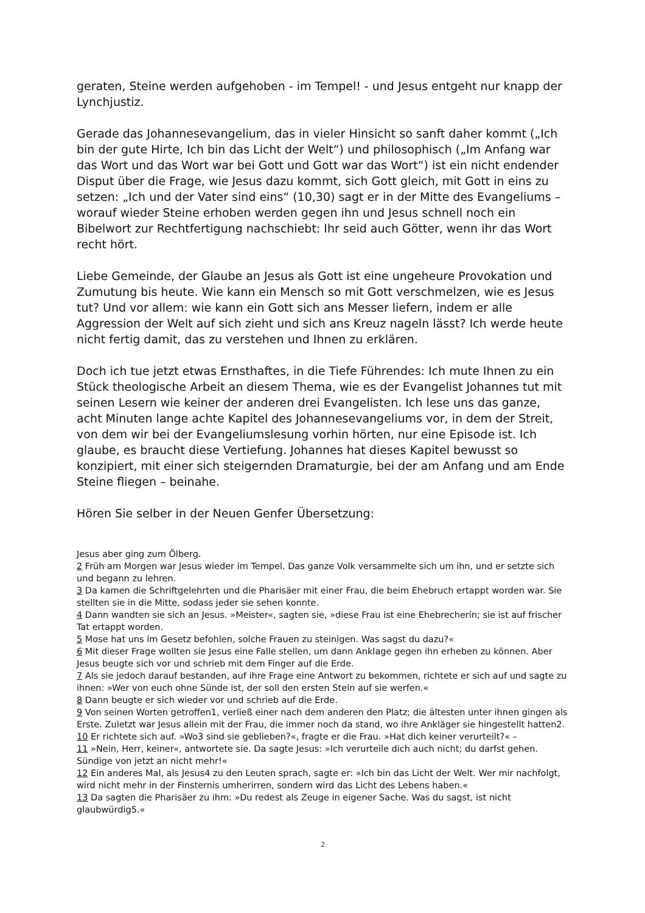geraten, Steine werden aufgehoben - im Tempel! - und Jesus entgeht nur knapp der Lynchjustiz.
Gerade das Johannesevangelium, das in vieler Hinsicht so sanft daher kommt („Ich bin der gute Hirte, Ich bin das Licht der Welt“) und philosophisch („Im Anfang war das Wort und das Wort war bei Gott und Gott war das Wort“) ist ein nicht endender Disput über die Frage, wie Jesus dazu kommt, sich Gott gleich, mit Gott in eins zu setzen: „Ich und der Vater sind eins“ (10,30) sagt er in der Mitte des Evangeliums – worauf wieder Steine erhoben werden gegen ihn und Jesus schnell noch ein Bibelwort zur Rechtfertigung nachschiebt: Ihr seid auch Götter, wenn ihr das Wort recht hört.
Liebe Gemeinde, der Glaube an Jesus als Gott ist eine ungeheure Provokation und Zumutung bis heute. Wie kann ein Mensch so mit Gott verschmelzen, wie es Jesus tut? Und vor allem: wie kann ein Gott sich ans Messer liefern, indem er alle Aggression der Welt auf sich zieht und sich ans Kreuz nageln lässt? Ich werde heute nicht fertig damit, das zu verstehen und Ihnen zu erklären.
Doch ich tue jetzt etwas Ernsthaftes, in die Tiefe Führendes: Ich mute Ihnen zu ein Stück theologische Arbeit an diesem Thema, wie es der Evangelist Johannes tut mit seinen Lesern wie keiner der anderen drei Evangelisten. Ich lese uns das ganze, acht Minuten lange achte Kapitel des Johannesevangeliums vor, in dem der Streit, von dem wir bei der Evangeliumslesung vorhin hörten, nur eine Episode ist. Ich glaube, es braucht diese Vertiefung. Johannes hat dieses Kapitel bewusst so konzipiert, mit einer sich steigernden Dramaturgie, bei der am Anfang und am Ende Steine fliegen – beinahe.
Hören Sie selber in der Neuen Genfer Übersetzung:
Jesus aber ging zum Ölberg.
2 Früh am Morgen war Jesus wieder im Tempel. Das ganze Volk versammelte sich um ihn, und er setzte sich und begann zu lehren.
3 Da kamen die Schriftgelehrten und die Pharisäer mit einer Frau, die beim Ehebruch ertappt worden war. Sie stellten sie in die Mitte, sodass jeder sie sehen konnte.
4 Dann wandten sie sich an Jesus. »Meister«, sagten sie, »diese Frau ist eine Ehebrecherin; sie ist auf frischer Tat ertappt worden.
5 Mose hat uns im Gesetz befohlen, solche Frauen zu steinigen. Was sagst du dazu?«
6 Mit dieser Frage wollten sie Jesus eine Falle stellen, um dann Anklage gegen ihn erheben zu können. Aber Jesus beugte sich vor und schrieb mit dem Finger auf die Erde.
7 Als sie jedoch darauf bestanden, auf ihre Frage eine Antwort zu bekommen, richtete er sich auf und sagte zu ihnen: »Wer von euch ohne Sünde ist, der soll den ersten Stein auf sie werfen.«
8 Dann beugte er sich wieder vor und schrieb auf die Erde.
9 Von seinen Worten getroffen1, verließ einer nach dem anderen den Platz; die ältesten unter ihnen gingen als Erste. Zuletzt war Jesus allein mit der Frau, die immer noch da stand, wo ihre Ankläger sie hingestellt hatten2.
10 Er richtete sich auf. »Wo3 sind sie geblieben?«, fragte er die Frau. »Hat dich keiner verurteilt?« –
11 »Nein, Herr, keiner«, antwortete sie. Da sagte Jesus: »Ich verurteile dich auch nicht; du darfst gehen. Sündige von jetzt an nicht mehr!«
12 Ein anderes Mal, als Jesus4 zu den Leuten sprach, sagte er: »Ich bin das Licht der Welt. Wer mir nachfolgt, wird nicht mehr in der Finsternis umherirren, sondern wird das Licht des Lebens haben.«
13 Da sagten die Pharisäer zu ihm: »Du redest als Zeuge in eigener Sache. Was du sagst, ist nicht glaubwürdig5.«
2